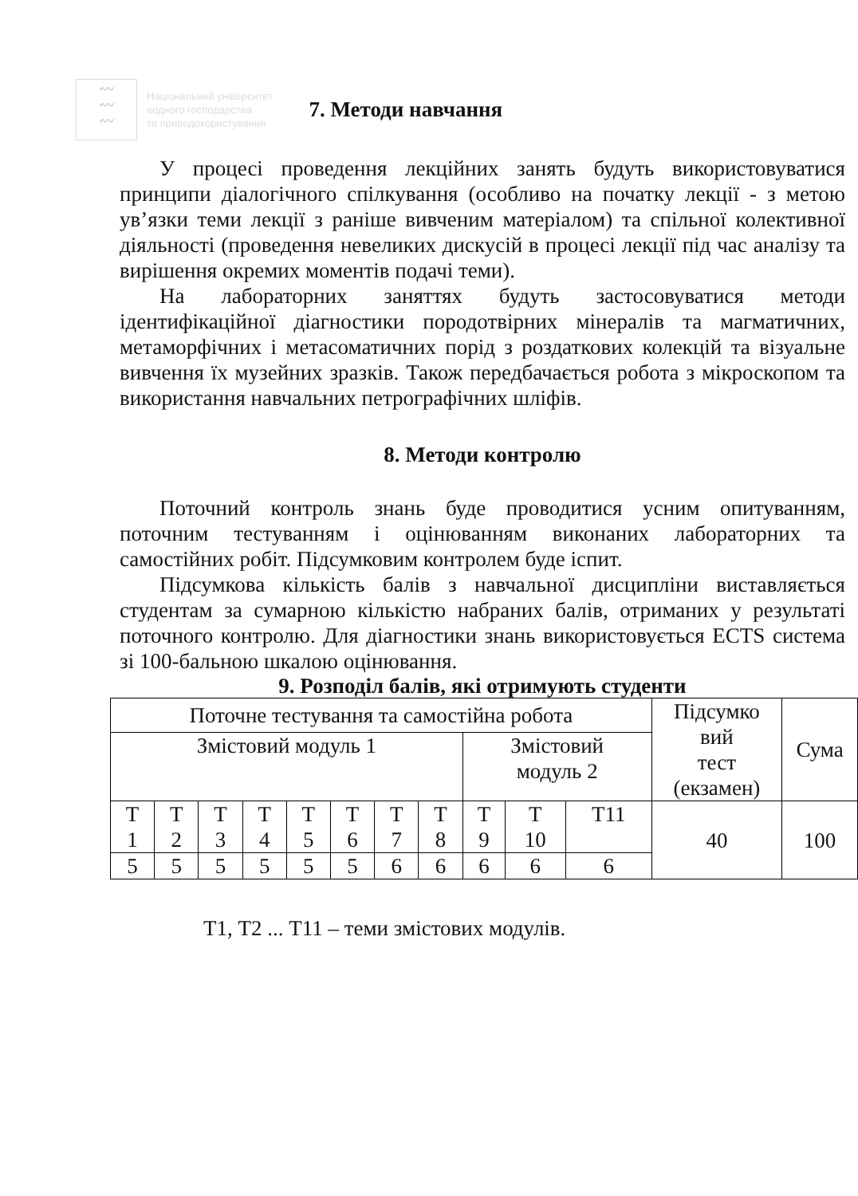〰
〰
〰
Національний університет
водного господарства
та природокористування
7. Методи навчання
У процесі проведення лекційних занять будуть використовуватися принципи діалогічного спілкування (особливо на початку лекції - з метою ув’язки теми лекції з раніше вивченим матеріалом) та спільної колективної діяльності (проведення невеликих дискусій в процесі лекції під час аналізу та вирішення окремих моментів подачі теми).
На лабораторних заняттях будуть застосовуватися методи ідентифікаційної діагностики породотвірних мінералів та магматичних, метаморфічних і метасоматичних порід з роздаткових колекцій та візуальне вивчення їх музейних зразків. Також передбачається робота з мікроскопом та використання навчальних петрографічних шліфів.
8. Методи контролю
Поточний контроль знань буде проводитися усним опитуванням, поточним тестуванням і оцінюванням виконаних лабораторних та самостійних робіт. Підсумковим контролем буде іспит.
Підсумкова кількість балів з навчальної дисципліни виставляється студентам за сумарною кількістю набраних балів, отриманих у результаті поточного контролю. Для діагностики знань використовується ECTS система зі 100-бальною шкалою оцінювання.
9. Розподіл балів, які отримують студенти
| Поточне тестування та самостійна робота | | | | | | | | | | | Підсумко вий тест (екзамен) | Сума |
| Змістовий модуль 1 | | | | | | | | Змістовий модуль 2 | | | | |
| Т 1 | Т 2 | Т 3 | Т 4 | Т 5 | Т 6 | Т 7 | Т 8 | Т 9 | Т 10 | Т11 | 40 | 100 |
| 5 | 5 | 5 | 5 | 5 | 5 | 6 | 6 | 6 | 6 | 6 | | |
Т1, Т2 ... Т11 – теми змістових модулів.